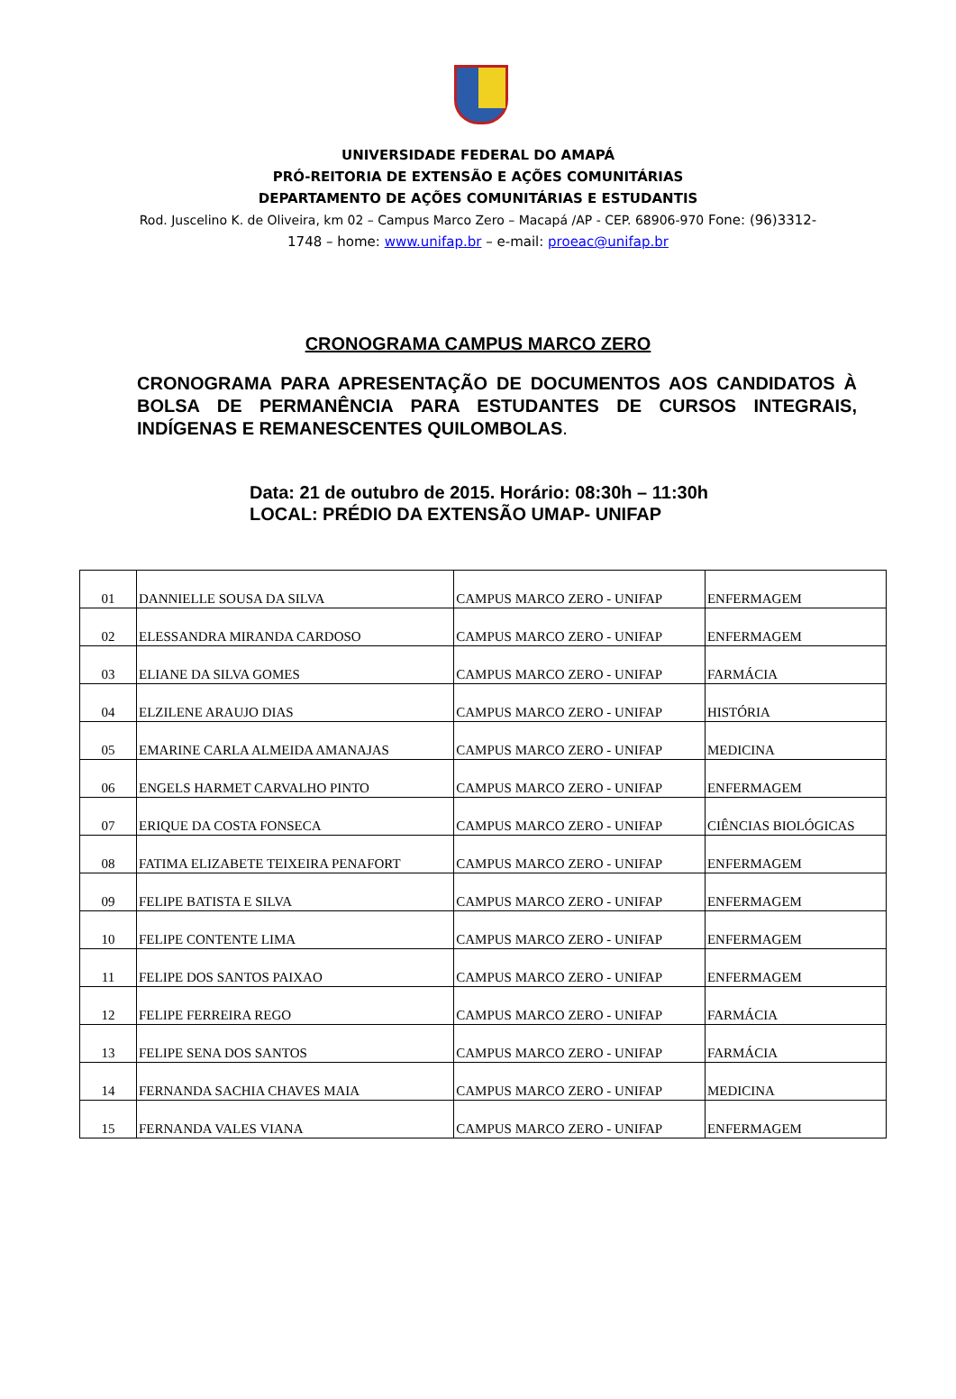UNIVERSIDADE FEDERAL DO AMAPÁ
PRÓ-REITORIA DE EXTENSÃO E AÇÕES COMUNITÁRIAS
DEPARTAMENTO DE AÇÕES COMUNITÁRIAS E ESTUDANTIS
Rod. Juscelino K. de Oliveira, km 02 – Campus Marco Zero – Macapá /AP - CEP. 68906-970 Fone: (96)3312-
1748 – home: www.unifap.br – e-mail: proeac@unifap.br
CRONOGRAMA CAMPUS MARCO ZERO
CRONOGRAMA PARA APRESENTAÇÃO DE DOCUMENTOS AOS CANDIDATOS À BOLSA DE PERMANÊNCIA PARA ESTUDANTES DE CURSOS INTEGRAIS, INDÍGENAS E REMANESCENTES QUILOMBOLAS.
Data: 21 de outubro de 2015. Horário: 08:30h – 11:30h
LOCAL: PRÉDIO DA EXTENSÃO UMAP- UNIFAP
| 01 | DANNIELLE SOUSA DA SILVA | CAMPUS MARCO ZERO - UNIFAP | ENFERMAGEM |
| 02 | ELESSANDRA MIRANDA CARDOSO | CAMPUS MARCO ZERO - UNIFAP | ENFERMAGEM |
| 03 | ELIANE DA SILVA GOMES | CAMPUS MARCO ZERO - UNIFAP | FARMÁCIA |
| 04 | ELZILENE ARAUJO DIAS | CAMPUS MARCO ZERO - UNIFAP | HISTÓRIA |
| 05 | EMARINE CARLA ALMEIDA AMANAJAS | CAMPUS MARCO ZERO - UNIFAP | MEDICINA |
| 06 | ENGELS HARMET CARVALHO PINTO | CAMPUS MARCO ZERO - UNIFAP | ENFERMAGEM |
| 07 | ERIQUE DA COSTA FONSECA | CAMPUS MARCO ZERO - UNIFAP | CIÊNCIAS BIOLÓGICAS |
| 08 | FATIMA ELIZABETE TEIXEIRA PENAFORT | CAMPUS MARCO ZERO - UNIFAP | ENFERMAGEM |
| 09 | FELIPE BATISTA E SILVA | CAMPUS MARCO ZERO - UNIFAP | ENFERMAGEM |
| 10 | FELIPE CONTENTE LIMA | CAMPUS MARCO ZERO - UNIFAP | ENFERMAGEM |
| 11 | FELIPE DOS SANTOS PAIXAO | CAMPUS MARCO ZERO - UNIFAP | ENFERMAGEM |
| 12 | FELIPE FERREIRA REGO | CAMPUS MARCO ZERO - UNIFAP | FARMÁCIA |
| 13 | FELIPE SENA DOS SANTOS | CAMPUS MARCO ZERO - UNIFAP | FARMÁCIA |
| 14 | FERNANDA SACHIA CHAVES MAIA | CAMPUS MARCO ZERO - UNIFAP | MEDICINA |
| 15 | FERNANDA VALES VIANA | CAMPUS MARCO ZERO - UNIFAP | ENFERMAGEM |